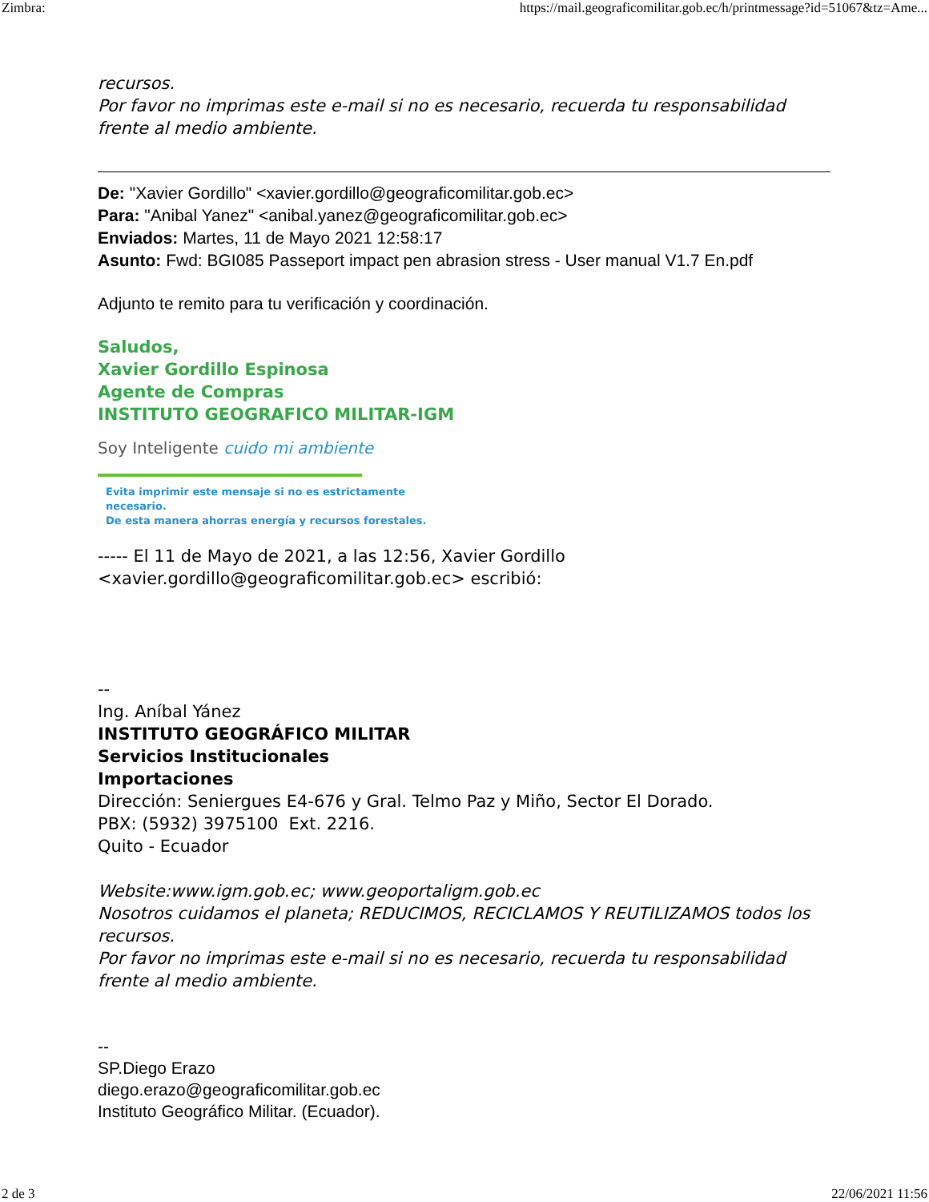Zimbra: https://mail.geograficomilitar.gob.ec/h/printmessage?id=51067&tz=Ame...
recursos.
Por favor no imprimas este e-mail si no es necesario, recuerda tu responsabilidad frente al medio ambiente.
De: "Xavier Gordillo" <xavier.gordillo@geograficomilitar.gob.ec>
Para: "Anibal Yanez" <anibal.yanez@geograficomilitar.gob.ec>
Enviados: Martes, 11 de Mayo 2021 12:58:17
Asunto: Fwd: BGI085 Passeport impact pen abrasion stress - User manual V1.7 En.pdf
Adjunto te remito para tu verificación y coordinación.
Saludos,
Xavier Gordillo Espinosa
Agente de Compras
INSTITUTO GEOGRAFICO MILITAR-IGM
Soy Inteligente cuido mi ambiente
Evita imprimir este mensaje si no es estrictamente necesario.
De esta manera ahorras energía y recursos forestales.
----- El 11 de Mayo de 2021, a las 12:56, Xavier Gordillo
<xavier.gordillo@geograficomilitar.gob.ec> escribió:
--
Ing. Aníbal Yánez
INSTITUTO GEOGRÁFICO MILITAR
Servicios Institucionales
Importaciones
Dirección: Seniergues E4-676 y Gral. Telmo Paz y Miño, Sector El Dorado.
PBX: (5932) 3975100 Ext. 2216.
Quito - Ecuador
Website:www.igm.gob.ec; www.geoportaligm.gob.ec
Nosotros cuidamos el planeta; REDUCIMOS, RECICLAMOS Y REUTILIZAMOS todos los recursos.
Por favor no imprimas este e-mail si no es necesario, recuerda tu responsabilidad frente al medio ambiente.
--
SP.Diego Erazo
diego.erazo@geograficomilitar.gob.ec
Instituto Geográfico Militar. (Ecuador).
2 de 3 22/06/2021 11:56